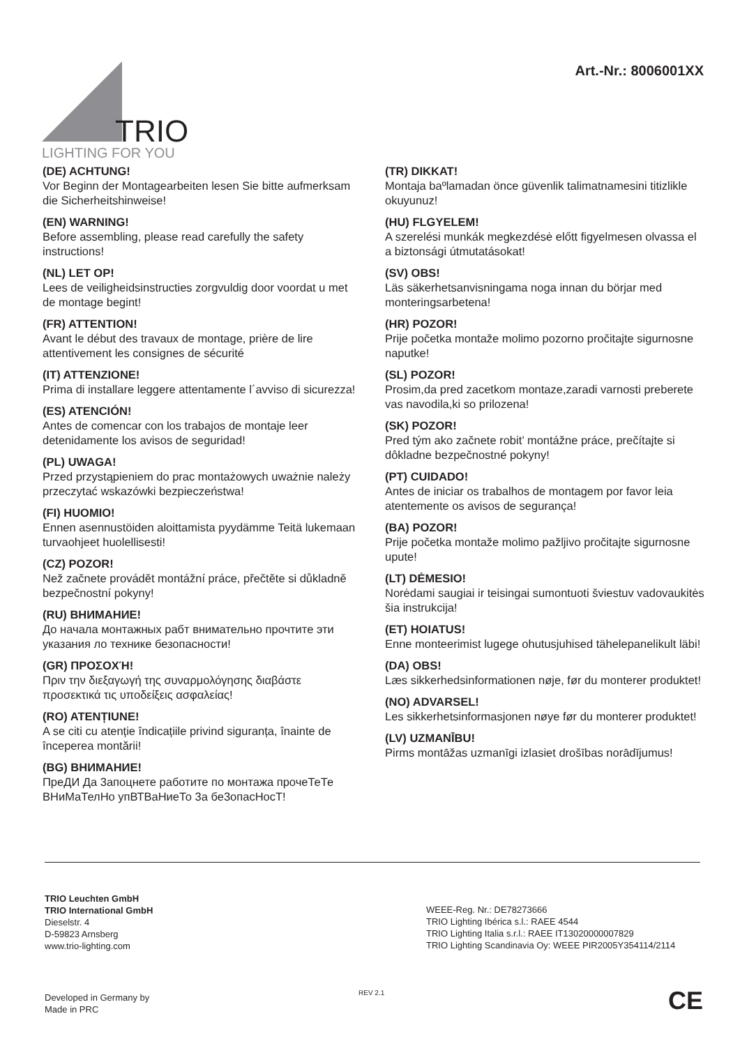TRIO
LIGHTING FOR YOU
Art.-Nr.: 8006001XX
(DE) ACHTUNG!
Vor Beginn der Montagearbeiten lesen Sie bitte aufmerksam die Sicherheitshinweise!
(EN) WARNING!
Before assembling, please read carefully the safety instructions!
(NL) LET OP!
Lees de veiligheidsinstructies zorgvuldig door voordat u met de montage begint!
(FR) ATTENTION!
Avant le début des travaux de montage, prière de lire attentivement les consignes de sécurité
(IT) ATTENZIONE!
Prima di installare leggere attentamente l´avviso di sicurezza!
(ES) ATENCIÓN!
Antes de comencar con los trabajos de montaje leer detenidamente los avisos de seguridad!
(PL) UWAGA!
Przed przystąpieniem do prac montażowych uważnie należy przeczytać wskazówki bezpieczeństwa!
(FI) HUOMIO!
Ennen asennustöiden aloittamista pyydämme Teitä lukemaan turvaohjeet huolellisesti!
(CZ) POZOR!
Než začnete provádět montážní práce, přečtěte si důkladně bezpečnostní pokyny!
(RU) ВНИМАНИЕ!
До начала монтажных рабт внимательно прочтите эти указания ло технике безопасности!
(GR) ΠΡΟΣΟΧΉ!
Πριν την διεξαγωγή της συναρμολόγησης διαβάστε προσεκτικά τις υποδείξεις ασφαλείας!
(RO) ATENȚIUNE!
A se citi cu atenție îndicațiile privind siguranța, înainte de începerea montării!
(BG) ВНИМАНИЕ!
ПреДИ Да 3апоцнете работите по монтажа прочеТеТе ВНиМаТелНо упВТВаНиеТо 3а бе3опасНосТ!
(TR) DIKKAT!
Montaja baºlamadan önce güvenlik talimatnamesini titizlikle okuyunuz!
(HU) FLGYELEM!
A szerelési munkák megkezdésė előtt figyelmesen olvassa el a biztonsági útmutatásokat!
(SV) OBS!
Läs säkerhetsanvisningama noga innan du börjar med monteringsarbetena!
(HR) POZOR!
Prije početka montaže molimo pozorno pročitajte sigurnosne naputke!
(SL) POZOR!
Prosim,da pred zacetkom montaze,zaradi varnosti preberete vas navodila,ki so prilozena!
(SK) POZOR!
Pred tým ako začnete robit’ montážne práce, prečítajte si dôkladne bezpečnostné pokyny!
(PT) CUIDADO!
Antes de iniciar os trabalhos de montagem por favor leia atentemente os avisos de segurança!
(BA) POZOR!
Prije početka montaže molimo pažljivo pročitajte sigurnosne upute!
(LT) DĖMESIO!
Norėdami saugiai ir teisingai sumontuoti šviestuv vadovaukitės šia instrukcija!
(ET) HOIATUS!
Enne monteerimist lugege ohutusjuhised tähelepanelikult läbi!
(DA) OBS!
Læs sikkerhedsinformationen nøje, før du monterer produktet!
(NO) ADVARSEL!
Les sikkerhetsinformasjonen nøye før du monterer produktet!
(LV) UZMANĪBU!
Pirms montāžas uzmanīgi izlasiet drošības norādījumus!
TRIO Leuchten GmbH
TRIO International GmbH
Dieselstr. 4
D-59823 Arnsberg
www.trio-lighting.com
WEEE-Reg. Nr.: DE78273666
TRIO Lighting Ibérica s.l.: RAEE 4544
TRIO Lighting Italia s.r.l.: RAEE IT13020000007829
TRIO Lighting Scandinavia Oy: WEEE PIR2005Y354114/2114
Developed in Germany by
Made in PRC
REV 2.1 CE